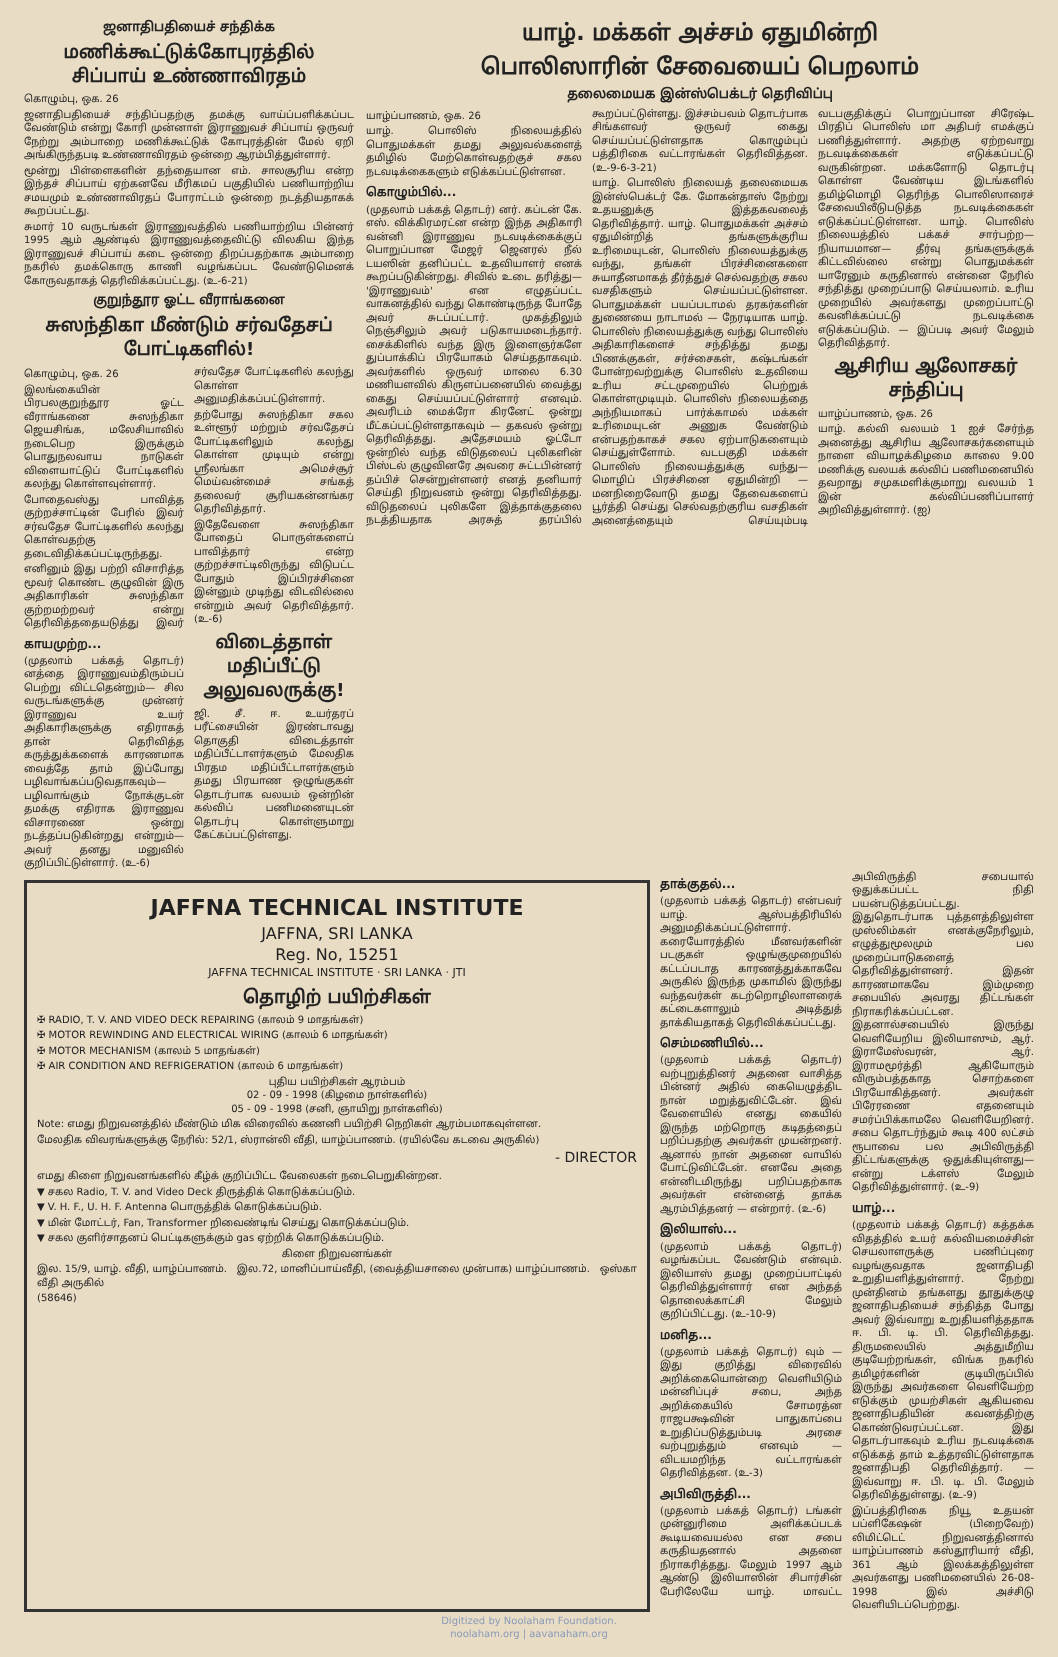ஜனாதிபதியைச் சந்திக்க
மணிக்கூட்டுக்கோபுரத்தில் சிப்பாய் உண்ணாவிரதம்
கொழும்பு, ஒக. 26
ஜனாதிபதியைச் சந்திப்பதற்கு தமக்கு வாய்ப்பளிக்கப்பட வேண்டும் என்று கோரி முன்னாள் இராணுவச் சிப்பாய் ஒருவர் நேற்று அம்பாறை மணிக்கூட்டுக் கோபுரத்தின் மேல் ஏறி அங்கிருந்தபடி உண்ணாவிரதம் ஒன்றை ஆரம்பித்துள்ளார்.
மூன்று பிள்ளைகளின் தந்தையான எம். சாலசூரிய என்ற இந்தச் சிப்பாய் ஏற்கனவே மீரிகமப் பகுதியில் பணியாற்றிய சமயமும் உண்ணாவிரதப் போராட்டம் ஒன்றை நடத்தியதாகக் கூறப்பட்டது.
சுமார் 10 வருடங்கள் இராணுவத்தில் பணியாற்றிய பின்னர் 1995 ஆம் ஆண்டில் இராணுவத்தைவிட்டு விலகிய இந்த இராணுவச் சிப்பாய் கடை ஒன்றை திறப்பதற்காக அம்பாறை நகரில் தமக்கொரு காணி வழங்கப்பட வேண்டுமெனக் கோருவதாகத் தெரிவிக்கப்பட்டது. (உ-6-21)
குறுந்தூர ஓட்ட வீராங்கனை
சுஸந்திகா மீண்டும் சர்வதேசப் போட்டிகளில்!
கொழும்பு, ஒக. 26
இலங்கையின் பிரபலகுறுந்தூர ஓட்ட வீராங்கனை சுஸந்திகா ஜெயசிங்க, மலேசியாவில் நடைபெற இருக்கும் பொதுநலவாய நாடுகள் விளையாட்டுப் போட்டிகளில் கலந்து கொள்ளவுள்ளார்.
போதைவஸ்து பாவித்த குற்றச்சாட்டின் பேரில் இவர் சர்வதேச போட்டிகளில் கலந்து கொள்வதற்கு தடைவிதிக்கப்பட்டிருந்தது.
எனினும் இது பற்றி விசாரித்த மூவர் கொண்ட குழுவின் இரு அதிகாரிகள் சுஸந்திகா குற்றமற்றவர் என்று தெரிவித்ததையடுத்து இவர் சர்வதேச போட்டிகளில் கலந்து கொள்ள அனுமதிக்கப்பட்டுள்ளார்.
தற்போது சுஸந்திகா சகல உள்ளூர் மற்றும் சர்வதேசப் போட்டிகளிலும் கலந்து கொள்ள முடியும் என்று ஸ்ரீலங்கா அமெச்சூர் மெய்வன்மைச் சங்கத் தலைவர் சூரியகன்னங்கர தெரிவித்தார்.
இதேவேளை சுஸந்திகா போதைப் பொருள்களைப் பாவித்தார் என்ற குற்றச்சாட்டிலிருந்து விடுபட்ட போதும் இப்பிரச்சினை இன்னும் முடிந்து விடவில்லை என்றும் அவர் தெரிவித்தார். (உ-6)
காயமுற்ற...
(முதலாம் பக்கத் தொடர்) னத்தை இராணுவம்திரும்பப் பெற்று விட்டதென்றும்— சில வருடங்களுக்கு முன்னர் இராணுவ உயர் அதிகாரிகளுக்கு எதிராகத் தான் தெரிவித்த கருத்துக்களைக் காரணமாக வைத்தே தாம் இப்போது பழிவாங்கப்படுவதாகவும்— பழிவாங்கும் நோக்குடன் தமக்கு எதிராக இராணுவ விசாரணை ஒன்று நடத்தப்படுகின்றது என்றும்— அவர் தனது மனுவில் குறிப்பிட்டுள்ளார். (உ-6)
விடைத்தாள் மதிப்பீட்டு அலுவலருக்கு!
ஜி. சீ. ஈ. உயர்தரப் பரீட்சையின் இரண்டாவது தொகுதி விடைத்தாள் மதிப்பீட்டாளர்களும் மேலதிக பிரதம மதிப்பீட்டாளர்களும் தமது பிரயாண ஒழுங்குகள் தொடர்பாக வலயம் ஒன்றின் கல்விப் பணிமனையுடன் தொடர்பு கொள்ளுமாறு கேட்கப்பட்டுள்ளது.
யாழ். மக்கள் அச்சம் ஏதுமின்றி
பொலிஸாரின் சேவையைப் பெறலாம்
தலைமையக இன்ஸ்பெக்டர் தெரிவிப்பு
யாழ்ப்பாணம், ஒக. 26
யாழ். பொலிஸ் நிலையத்தில் பொதுமக்கள் தமது அலுவல்களைத் தமிழில் மேற்கொள்வதற்குச் சகல நடவடிக்கைகளும் எடுக்கப்பட்டுள்ளன.
கொழும்பில்...
(முதலாம் பக்கத் தொடர்) னர். கப்டன் கே. எஸ். விக்கிரமரட்ன என்ற இந்த அதிகாரி வன்னி இராணுவ நடவடிக்கைக்குப் பொறுப்பான மேஜர் ஜெனரல் நீல் டயஸின் தனிப்பட்ட உதவியாளர் எனக் கூறப்படுகின்றது. சிவில் உடை தரித்து— 'இராணுவம்' என எழுதப்பட்ட வாகனத்தில் வந்து கொண்டிருந்த போதே அவர் சுடப்பட்டார். முகத்திலும் நெஞ்சிலும் அவர் படுகாயமடைந்தார். சைக்கிளில் வந்த இரு இளைஞர்களே துப்பாக்கிப் பிரயோகம் செய்ததாகவும். அவர்களில் ஒருவர் மாலை 6.30 மணியளவில் கிருளப்பனையில் வைத்து கைது செய்யப்பட்டுள்ளார் எனவும். அவரிடம் மைக்ரோ கிரனேட் ஒன்று மீட்கப்பட்டுள்ளதாகவும் — தகவல் ஒன்று தெரிவித்தது. அதேசமயம் ஓட்டோ ஒன்றில் வந்த விடுதலைப் புலிகளின் பிஸ்டல் குழுவினரே அவரை சுட்டபின்னர் தப்பிச் சென்றுள்ளனர் எனத் தனியார் செய்தி நிறுவனம் ஒன்று தெரிவித்தது. விடுதலைப் புலிகளே இத்தாக்குதலை நடத்தியதாக அரசுத் தரப்பில் கூறப்பட்டுள்ளது. இச்சம்பவம் தொடர்பாக சிங்களவர் ஒருவர் கைது செய்யப்பட்டுள்ளதாக கொழும்புப் பத்திரிகை வட்டாரங்கள் தெரிவித்தன. (உ-9-6-3-21)
யாழ். பொலிஸ் நிலையத் தலைமையக இன்ஸ்பெக்டர் கே. மோகன்தாஸ் நேற்று உதயனுக்கு இத்தகவலைத் தெரிவித்தார். யாழ். பொதுமக்கள் அச்சம் ஏதுமின்றித் தங்களுக்குரிய உரிமையுடன், பொலிஸ் நிலையத்துக்கு வந்து, தங்கள் பிரச்சினைகளை சுயாதீனமாகத் தீர்த்துச் செல்வதற்கு சகல வசதிகளும் செய்யப்பட்டுள்ளன. பொதுமக்கள் பயப்படாமல் தரகர்களின் துணையை நாடாமல் — நேரடியாக யாழ். பொலிஸ் நிலையத்துக்கு வந்து பொலிஸ் அதிகாரிகளைச் சந்தித்து தமது பிணக்குகள், சர்ச்சைகள், கஷ்டங்கள் போன்றவற்றுக்கு பொலிஸ் உதவியை உரிய சட்டமுறையில் பெற்றுக் கொள்ளமுடியும். பொலிஸ் நிலையத்தை அந்நியமாகப் பார்க்காமல் மக்கள் உரிமையுடன் அணுக வேண்டும் என்பதற்காகச் சகல ஏற்பாடுகளையும் செய்துள்ளோம். வடபகுதி மக்கள் பொலிஸ் நிலையத்துக்கு வந்து— மொழிப் பிரச்சினை ஏதுமின்றி — மனநிறைவோடு தமது தேவைகளைப் பூர்த்தி செய்து செல்வதற்குரிய வசதிகள் அனைத்தையும் செய்யும்படி வடபகுதிக்குப் பொறுப்பான சிரேஷ்ட பிரதிப் பொலிஸ் மா அதிபர் எமக்குப் பணித்துள்ளார். அதற்கு ஏற்றவாறு நடவடிக்கைகள் எடுக்கப்பட்டு வருகின்றன. மக்களோடு தொடர்பு கொள்ள வேண்டிய இடங்களில் தமிழ்மொழி தெரிந்த பொலிஸாரைச் சேவையிலீடுபடுத்த நடவடிக்கைகள் எடுக்கப்பட்டுள்ளன. யாழ். பொலிஸ் நிலையத்தில் பக்கச் சார்பற்ற—நியாயமான— தீர்வு தங்களுக்குக் கிட்டவில்லை என்று பொதுமக்கள் யாரேனும் கருதினால் என்னை நேரில் சந்தித்து முறைப்பாடு செய்யலாம். உரிய முறையில் அவர்களது முறைப்பாட்டு கவனிக்கப்பட்டு நடவடிக்கை எடுக்கப்படும். — இப்படி அவர் மேலும் தெரிவித்தார்.
ஆசிரிய ஆலோசகர் சந்திப்பு
யாழ்ப்பாணம், ஒக. 26
யாழ். கல்வி வலயம் 1 ஐச் சேர்ந்த அனைத்து ஆசிரிய ஆலோசகர்களையும் நாளை வியாழக்கிழமை காலை 9.00 மணிக்கு வலயக் கல்விப் பணிமனையில் தவறாது சமுகமளிக்குமாறு வலயம் 1 இன் கல்விப்பணிப்பாளர் அறிவித்துள்ளார். (ஐ)
JAFFNA TECHNICAL INSTITUTE
JAFFNA, SRI LANKA
Reg. No, 15251
JAFFNA TECHNICAL INSTITUTE · SRI LANKA · JTI
தொழிற் பயிற்சிகள்
✠ RADIO, T. V. AND VIDEO DECK REPAIRING (காலம் 9 மாதங்கள்)
✠ MOTOR REWINDING AND ELECTRICAL WIRING (காலம் 6 மாதங்கள்)
✠ MOTOR MECHANISM (காலம் 5 மாதங்கள்)
✠ AIR CONDITION AND REFRIGERATION (காலம் 6 மாதங்கள்)
புதிய பயிற்சிகள் ஆரம்பம்
02 - 09 - 1998 (கிழமை நாள்களில்)
05 - 09 - 1998 (சனி, ஞாயிறு நாள்களில்)
Note: எமது நிறுவனத்தில் மீண்டும் மிக விரைவில் கணனி பயிற்சி நெறிகள் ஆரம்பமாகவுள்ளன.
மேலதிக விவரங்களுக்கு நேரில்: 52/1, ஸ்ரான்லி வீதி, யாழ்ப்பாணம். (ரயில்வே கடவை அருகில்)
- DIRECTOR
எமது கிளை நிறுவனங்களில் கீழ்க் குறிப்பிட்ட வேலைகள் நடைபெறுகின்றன.
▼ சகல Radio, T. V. and Video Deck திருத்திக் கொடுக்கப்படும்.
▼ V. H. F., U. H. F. Antenna பொருத்திக் கொடுக்கப்படும்.
▼ மின் மோட்டர், Fan, Transformer றிவைண்டிங் செய்து கொடுக்கப்படும்.
▼ சகல குளிர்சாதனப் பெட்டிகளுக்கும் gas ஏற்றிக் கொடுக்கப்படும்.
கிளை நிறுவனங்கள்
இல. 15/9, யாழ். வீதி, யாழ்ப்பாணம். இல.72, மானிப்பாய்வீதி, (வைத்தியசாலை முன்பாக) யாழ்ப்பாணம். ஒஸ்கா வீதி அருகில்
(58646)
தாக்குதல்...
(முதலாம் பக்கத் தொடர்) என்பவர் யாழ். ஆஸ்பத்திரியில் அனுமதிக்கப்பட்டுள்ளார். கரையோரத்தில் மீனவர்களின் படகுகள் ஒழுங்குமுறையில் கட்டப்படாத காரணத்துக்காகவே அருகில் இருந்த முகாமில் இருந்து வந்தவர்கள் கடற்றொழிலாளரைக் கட்டைகளாலும் அடித்துத் தாக்கியதாகத் தெரிவிக்கப்பட்டது.
செம்மணியில்...
(முதலாம் பக்கத் தொடர்) வற்புறுத்தினர் அதனை வாசித்த பின்னர் அதில் கையெழுத்திட நான் மறுத்துவிட்டேன். இவ் வேளையில் எனது கையில் இருந்த மற்றொரு கடிதத்தைப் பறிப்பதற்கு அவர்கள் முயன்றனர். ஆனால் நான் அதனை வாயில் போட்டுவிட்டேன். எனவே அதை என்னிடமிருந்து பறிப்பதற்காக அவர்கள் என்னைத் தாக்க ஆரம்பித்தனர் — என்றார். (உ-6)
இலியாஸ்...
(முதலாம் பக்கத் தொடர்) வழங்கப்பட வேண்டும் என்வும். இலியாஸ் தமது முறைப்பாட்டில் தெரிவித்துள்ளார் என அந்தத் தொலைக்காட்சி மேலும் குறிப்பிட்டது. (உ-10-9)
மனித...
(முதலாம் பக்கத் தொடர்) வும் — இது குறித்து விரைவில் அறிக்கையொன்றை வெளியிடும் மன்னிப்புச் சபை, அந்த அறிக்கையில் சோமரத்ன ராஜபக்ஷவின் பாதுகாப்பை உறுதிப்படுத்தும்படி அரசை வற்புறுத்தும் எனவும் — விடயமறிந்த வட்டாரங்கள் தெரிவித்தன. (உ-3)
அபிவிருத்தி...
(முதலாம் பக்கத் தொடர்) டங்கள் முன்னுரிமை அளிக்கப்படக் கூடியவையல்ல என சபை கருதியதனால் அதனை நிராகரித்தது. மேலும் 1997 ஆம் ஆண்டு இலியாஸின் சிபார்சின் பேரிலேயே யாழ். மாவட்ட அபிவிருத்தி சபையால் ஒதுக்கப்பட்ட நிதி பயன்படுத்தப்பட்டது. இதுதொடர்பாக புத்தளத்திலுள்ள முஸ்லிம்கள் எனக்குநேரிலும், எழுத்துமூலமும் பல முறைப்பாடுகளைத் தெரிவித்துள்ளனர். இதன் காரணமாகவே இம்முறை சபையில் அவரது திட்டங்கள் நிராகரிக்கப்பட்டன. இதனால்சபையில் இருந்து வெளியேறிய இலியாஸும், ஆர். இராமேஸ்வரன், ஆர். இராமமூர்த்தி ஆகியோரும் விரும்பத்தகாத சொற்களை பிரயோகித்தனர். அவர்கள் பிரேரணை எதனையும் சமர்ப்பிக்காமலே வெளியேறினர். சபை தொடர்ந்தும் கூடி 400 லட்சம் ரூபாவை பல அபிவிருத்தி திட்டங்களுக்கு ஒதுக்கியுள்ளது—என்று டக்ளஸ் மேலும் தெரிவித்துள்ளார். (உ-9)
யாழ்...
(முதலாம் பக்கத் தொடர்) கத்தக்க விதத்தில் உயர் கல்வியமைச்சின் செயலாளருக்கு பணிப்புரை வழங்குவதாக ஜனாதிபதி உறுதியளித்துள்ளார். நேற்று முன்தினம் தங்களது தூதுக்குழு ஜனாதிபதியைச் சந்தித்த போது அவர் இவ்வாறு உறுதியளித்ததாக ஈ. பி. டி. பி. தெரிவித்தது. திருமலையில் அத்துமீறிய குடியேற்றங்கள், விங்க நகரில் தமிழர்களின் குடியிருப்பில் இருந்து அவர்களை வெளியேற்ற எடுக்கும் முயற்சிகள் ஆகியவை ஜனாதிபதியின் கவனத்திற்கு கொண்டுவரப்பட்டன. இது தொடர்பாகவும் உரிய நடவடிக்கை எடுக்கத் தாம் உத்தரவிட்டுள்ளதாக ஜனாதிபதி தெரிவித்தார். — இவ்வாறு ஈ. பி. டி. பி. மேலும் தெரிவித்துள்ளது. (உ-9)
இப்பத்திரிகை நியூ உதயன் பப்ளிகேஷன் (பிறைவேற்) லிமிட்டெட் நிறுவனத்தினால் யாழ்ப்பாணம் கஸ்தூரியார் வீதி, 361 ஆம் இலக்கத்திலுள்ள அவர்களது பணிமனையில் 26-08-1998 இல் அச்சிடு வெளியிடப்பெற்றது.
Digitized by Noolaham Foundation.
noolaham.org | aavanaham.org